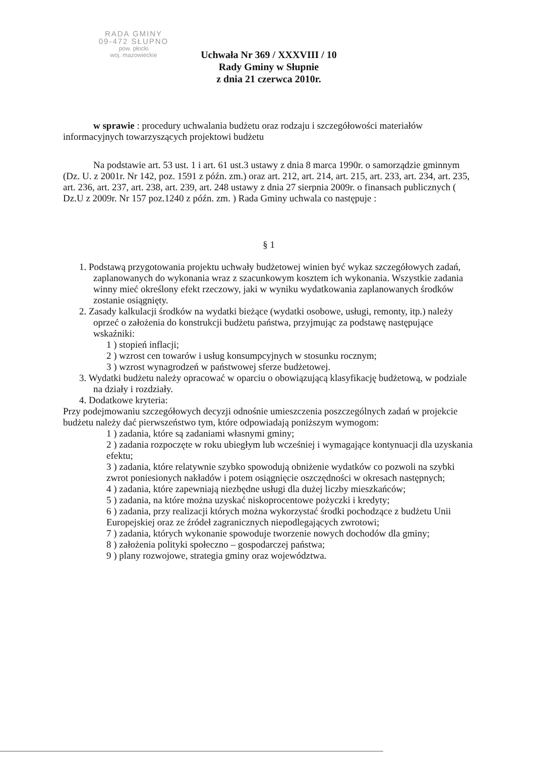RADA GMINY
09-472 SŁUPNO
pow. płocki
woj. mazowieckie
Uchwała Nr 369 / XXXVIII / 10
Rady Gminy w Słupnie
z dnia 21 czerwca 2010r.
w sprawie : procedury uchwalania budżetu oraz rodzaju i szczegółowości materiałów informacyjnych towarzyszących projektowi budżetu
Na podstawie art. 53 ust. 1 i art. 61 ust.3 ustawy z dnia 8 marca 1990r. o samorządzie gminnym (Dz. U. z 2001r. Nr 142, poz. 1591 z późn. zm.) oraz art. 212, art. 214, art. 215, art. 233, art. 234, art. 235, art. 236, art. 237, art. 238, art. 239, art. 248 ustawy z dnia 27 sierpnia 2009r. o finansach publicznych ( Dz.U z 2009r. Nr 157 poz.1240 z późn. zm. ) Rada Gminy uchwala co następuje :
§ 1
1. Podstawą przygotowania projektu uchwały budżetowej winien być wykaz szczegółowych zadań, zaplanowanych do wykonania wraz z szacunkowym kosztem ich wykonania. Wszystkie zadania winny mieć określony efekt rzeczowy, jaki w wyniku wydatkowania zaplanowanych środków zostanie osiągnięty.
2. Zasady kalkulacji środków na wydatki bieżące (wydatki osobowe, usługi, remonty, itp.) należy oprzeć o założenia do konstrukcji budżetu państwa, przyjmując za podstawę następujące wskaźniki:
1 ) stopień inflacji;
2 ) wzrost cen towarów i usług konsumpcyjnych w stosunku rocznym;
3 ) wzrost wynagrodzeń w państwowej sferze budżetowej.
3. Wydatki budżetu należy opracować w oparciu o obowiązującą klasyfikację budżetową, w podziale na działy i rozdziały.
4. Dodatkowe kryteria:
Przy podejmowaniu szczegółowych decyzji odnośnie umieszczenia poszczególnych zadań w projekcie budżetu należy dać pierwszeństwo tym, które odpowiadają poniższym wymogom:
1 ) zadania, które są zadaniami własnymi gminy;
2 ) zadania rozpoczęte w roku ubiegłym lub wcześniej i wymagające kontynuacji dla uzyskania efektu;
3 ) zadania, które relatywnie szybko spowodują obniżenie wydatków co pozwoli na szybki zwrot poniesionych nakładów i potem osiągnięcie oszczędności w okresach następnych;
4 ) zadania, które zapewniają niezbędne usługi dla dużej liczby mieszkańców;
5 ) zadania, na które można uzyskać niskoprocentowe pożyczki i kredyty;
6 ) zadania, przy realizacji których można wykorzystać środki pochodzące z budżetu Unii Europejskiej oraz ze źródeł zagranicznych niepodlegających zwrotowi;
7 ) zadania, których wykonanie spowoduje tworzenie nowych dochodów dla gminy;
8 ) założenia polityki społeczno – gospodarczej państwa;
9 ) plany rozwojowe, strategia gminy oraz województwa.